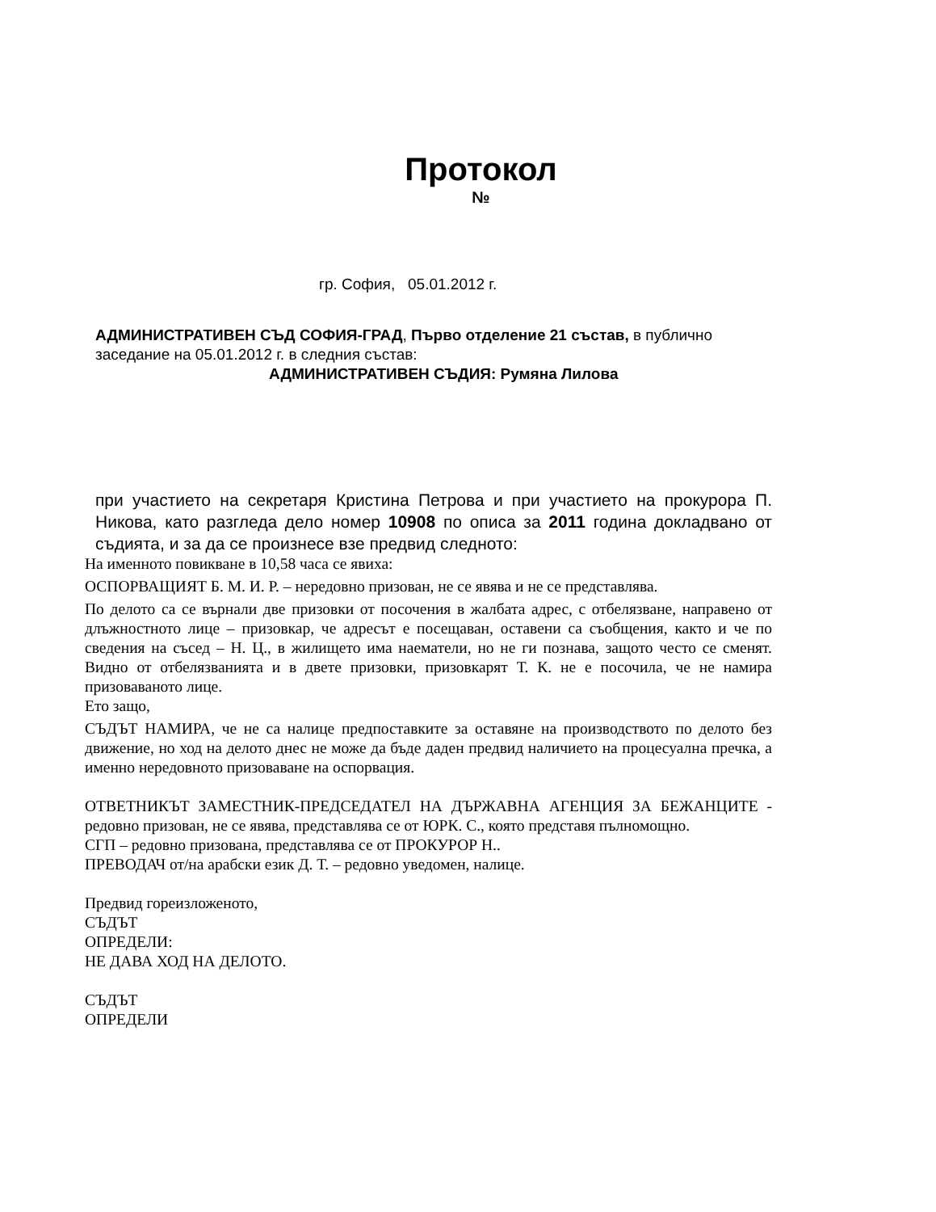Протокол
№
гр. София, 05.01.2012 г.
АДМИНИСТРАТИВЕН СЪД СОФИЯ-ГРАД, Първо отделение 21 състав, в публично заседание на 05.01.2012 г. в следния състав:
АДМИНИСТРАТИВЕН СЪДИЯ: Румяна Лилова
при участието на секретаря Кристина Петрова и при участието на прокурора П. Никова, като разгледа дело номер 10908 по описа за 2011 година докладвано от съдията, и за да се произнесе взе предвид следното:
На именното повикване в 10,58 часа се явиха:
ОСПОРВАЩИЯТ Б. М. И. Р. – нередовно призован, не се явява и не се представлява.
По делото са се върнали две призовки от посочения в жалбата адрес, с отбелязване, направено от длъжностното лице – призовкар, че адресът е посещаван, оставени са съобщения, както и че по сведения на съсед – Н. Ц., в жилището има наематели, но не ги познава, защото често се сменят. Видно от отбелязванията и в двете призовки, призовкарят Т. К. не е посочила, че не намира призоваваното лице.
Ето защо,
СЪДЪТ НАМИРА, че не са налице предпоставките за оставяне на производството по делото без движение, но ход на делото днес не може да бъде даден предвид наличието на процесуална пречка, а именно нередовното призоваване на оспорвация.
ОТВЕТНИКЪТ ЗАМЕСТНИК-ПРЕДСЕДАТЕЛ НА ДЪРЖАВНА АГЕНЦИЯ ЗА БЕЖАНЦИТЕ - редовно призован, не се явява, представлява се от ЮРК. С., която представя пълномощно.
СГП – редовно призована, представлява се от ПРОКУРОР Н..
ПРЕВОДАЧ от/на арабски език Д. Т. – редовно уведомен, налице.
Предвид гореизложеното,
СЪДЪТ
ОПРЕДЕЛИ:
НЕ ДАВА ХОД НА ДЕЛОТО.
СЪДЪТ
ОПРЕДЕЛИ